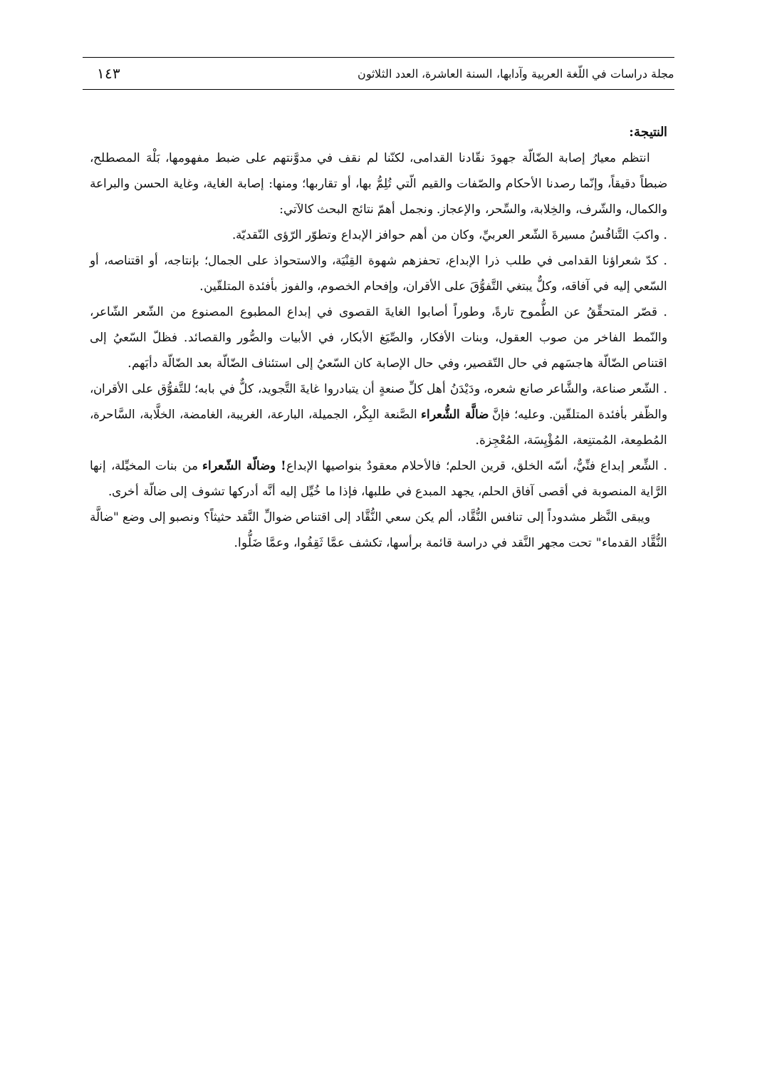مجلة دراسات في اللّغة العربية وآدابها، السنة العاشرة، العدد الثلاثون ١٤٣
النتيجة:
انتظم معيارُ إصابة الضّالّة جهودَ نقّادنا القدامى، لكنّنا لم نقف في مدوَّنتهم على ضبط مفهومها، بَلْهَ المصطلح، ضبطاً دقيقاً، وإنّما رصدنا الأحكام والصّفات والقيم الّتي تُلِمُّ بها، أو تقاربها؛ ومنها: إصابة الغاية، وغاية الحسن والبراعة والكمال، والشّرف، والخِلابة، والسِّحر، والإعجاز. ونجمل أهمّ نتائج البحث كالآتي:
. واكبَ التَّنافُسُ مسيرةَ الشّعر العربيِّ، وكان من أهم حوافز الإبداع وتطوّر الرّؤى النّقديّة.
. كدّ شعراؤنا القدامى في طلب ذرا الإبداع، تحفزهم شهوة القِنْيَة، والاستحواذ على الجمال؛ بإنتاجه، أو اقتناصه، أو السّعي إليه في آفاقه، وكلٌّ يبتغي التَّفوُّقَ على الأقران، وإفحام الخصوم، والفوز بأفئدة المتلقّين.
. قصّر المتحقِّقُ عن الطُّموح تارةً، وطوراً أصابوا الغايةَ القصوى في إبداع المطبوع المصنوع من الشّعر الشّاعر، والنّمط الفاخر من صوب العقول، وبنات الأفكار، والصِّيَغ الأبكار، في الأبيات والصُّور والقصائد. فظلّ السّعيُ إلى اقتناص الضّالّة هاجسَهم في حال التّقصير، وفي حال الإصابة كان السّعيُ إلى استئناف الضّالّة بعد الضّالّة دأبَهم.
. الشّعر صناعة، والشَّاعر صانع شعره، ودَيْدَنُ أهل كلِّ صنعةٍ أن يتبادروا غايةَ التَّجويد، كلٌّ في بابه؛ للتَّفوُّق على الأقران، والظّفر بأفئدة المتلقّين. وعليه؛ فإنَّ ضالَّة الشُّعراء الصَّنعة البِكْر، الجميلة، البارعة، الغريبة، الغامضة، الخلَّابة، السَّاحرة، المُطمِعة، المُمتنِعة، المُؤْيِسَة، المُعْجِزة.
. الشِّعر إبداع فنِّيٌّ، أسّه الخلق، قرين الحلم؛ فالأحلام معقودٌ بنواصيها الإبداع! وضالّة الشّعراء من بنات المخيِّلة، إنها الرَّاية المنصوبة في أقصى آفاق الحلم، يجهد المبدع في طلبها، فإذا ما خُيِّل إليه أنَّه أدركها تشوف إلى ضالّة أخرى.
ويبقى النَّظر مشدوداً إلى تنافس النُّقَّاد، ألم يكن سعي النُّقَّاد إلى اقتناص ضوالِّ النَّقد حثيثاً؟ ونصبو إلى وضع "ضالَّة النُّقَّاد القدماء" تحت مجهر النَّقد في دراسة قائمة برأسها، تكشف عمَّا ثَقِفُوا، وعمَّا ضَلُّوا.